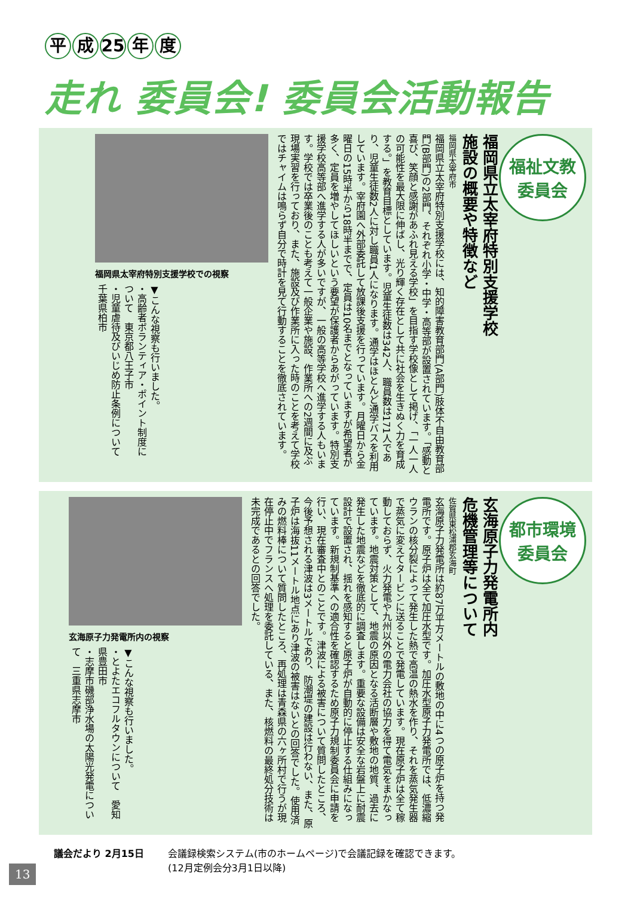平成 25 年 度
走れ 委員会! 委員会活動報告
福祉文教
委員会
福岡県立太宰府特別支援学校
施設の概要や特徴など
福岡県太宰府市
福岡県立太宰府特別支援学校には、知的障害教育部門(A部門)肢体不自由教育部門(B部門)の2部門、それぞれ小学・中学・高等部が設置されています。「感動と喜び、笑顔と感謝があふれ見える学校」を目指す学校像として掲げ、「一人一人の可能性を最大限に伸ばし、光り輝く存在として共に社会を生きぬく力を育成する。」を教育目標としています。児童生徒数は342人、職員数は171人であり、児童生徒数2人に対し職員1人になります。通学はほとんど通学バスを利用しています。宰府園へ外部委託して放課後支援を行っています。月曜日から金曜日の15時半から18時半までで、定員は10名までとなっていますが希望者が多く、定員を増やしてほしいという要望が保護者からあがっています。特別支援学校高等部へ進学する人が多いですが、一般の高等学校へ進学する人もいます。学校では卒業後のことも考えて一般企業や施設、作業所への2週間に及ぶ現場実習を行っており、また、施設及び作業所に入った時のことを考えて学校ではチャイムは鳴らず自分で時計を見て行動することを徹底されています。
福岡県太宰府特別支援学校での視察
▼こんな視察も行いました。
・高齢者ボランティア・ポイント制度について　東京都八王子市
・児童虐待及びいじめ防止条例について　千葉県柏市
都市環境
委員会
玄海原子力発電所内
危機管理等について
佐賀県東松浦郡玄海町
玄海原子力発電所は約87万平方メートルの敷地の中に4つの原子炉を持つ発電所です。原子炉は全て加圧水型です。加圧水型原子力発電所では、低濃縮ウランの核分裂によって発生した熱で高温の熱水を作り、それを蒸気発生器で蒸気に変えてタービンに送ることで発電しています。現在原子炉は全て稼動しておらず、火力発電や九州以外の電力会社の協力を得て電気をまかなっています。地震対策として、地震の原因となる活断層や敷地の地質、過去に発生した地震などを徹底的に調査します。重要な設備は安全な岩盤上に耐震設計で設置され、揺れを感知すると原子炉が自動的に停止する仕組みになっています。新規制基準への適合性を確認するため原子力規制委員会に申請を行い、現在審査中とのことです。津波による被害について質問したところ、今後予想される津波は3メートルであり、防潮堤の建設は行わない、また、原子炉は海抜11メートル地点にあり津波の被害はないとの回答でした。使用済みの燃料棒について質問したところ、再処理は青森県の六ヶ所村で行うが現在停止中でフランスへ処理を委託している、また、核燃料の最終処分技術は未完成であるとの回答でした。
玄海原子力発電所内の視察
▼こんな視察も行いました。
・とよたエコフルタウンについて　愛知県豊田市
・志摩市磯部浄水場の太陽光発電について　三重県志摩市
議会だより 2月15日 会議録検索システム(市のホームページ)で会議記録を確認できます。
(12月定例会分3月1日以降)
13